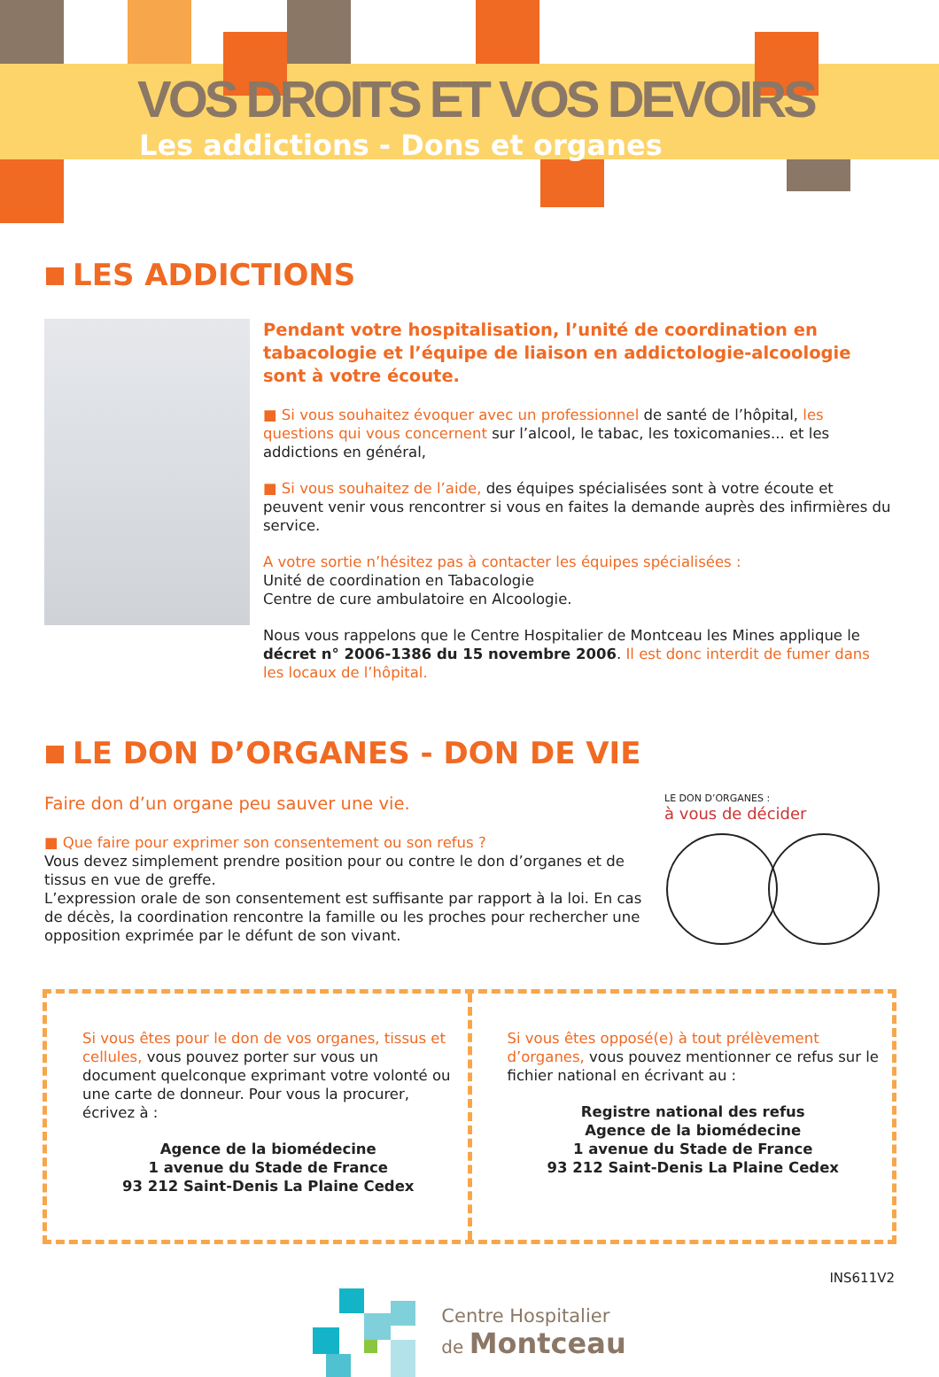VOS DROITS ET VOS DEVOIRS
Les addictions - Dons et organes
LES ADDICTIONS
Pendant votre hospitalisation, l’unité de coordination en tabacologie et l’équipe de liaison en addictologie-alcoologie sont à votre écoute.
■ Si vous souhaitez évoquer avec un professionnel de santé de l’hôpital, les questions qui vous concernent sur l’alcool, le tabac, les toxicomanies... et les addictions en général,
■ Si vous souhaitez de l’aide, des équipes spécialisées sont à votre écoute et peuvent venir vous rencontrer si vous en faites la demande auprès des infirmières du service.
A votre sortie n’hésitez pas à contacter les équipes spécialisées :
Unité de coordination en Tabacologie
Centre de cure ambulatoire en Alcoologie.
Nous vous rappelons que le Centre Hospitalier de Montceau les Mines applique le décret n° 2006-1386 du 15 novembre 2006. Il est donc interdit de fumer dans les locaux de l’hôpital.
LE DON D’ORGANES - DON DE VIE
Faire don d’un organe peu sauver une vie.
■ Que faire pour exprimer son consentement ou son refus ?
Vous devez simplement prendre position pour ou contre le don d’organes et de tissus en vue de greffe.
L’expression orale de son consentement est suffisante par rapport à la loi. En cas de décès, la coordination rencontre la famille ou les proches pour rechercher une opposition exprimée par le défunt de son vivant.
LE DON D’ORGANES :
à vous de décider
Si vous êtes pour le don de vos organes, tissus et cellules, vous pouvez porter sur vous un document quelconque exprimant votre volonté ou une carte de donneur. Pour vous la procurer, écrivez à :
Agence de la biomédecine
1 avenue du Stade de France
93 212 Saint-Denis La Plaine Cedex
Si vous êtes opposé(e) à tout prélèvement d’organes, vous pouvez mentionner ce refus sur le fichier national en écrivant au :
Registre national des refus
Agence de la biomédecine
1 avenue du Stade de France
93 212 Saint-Denis La Plaine Cedex
Centre Hospitalier
de Montceau
INS611V2